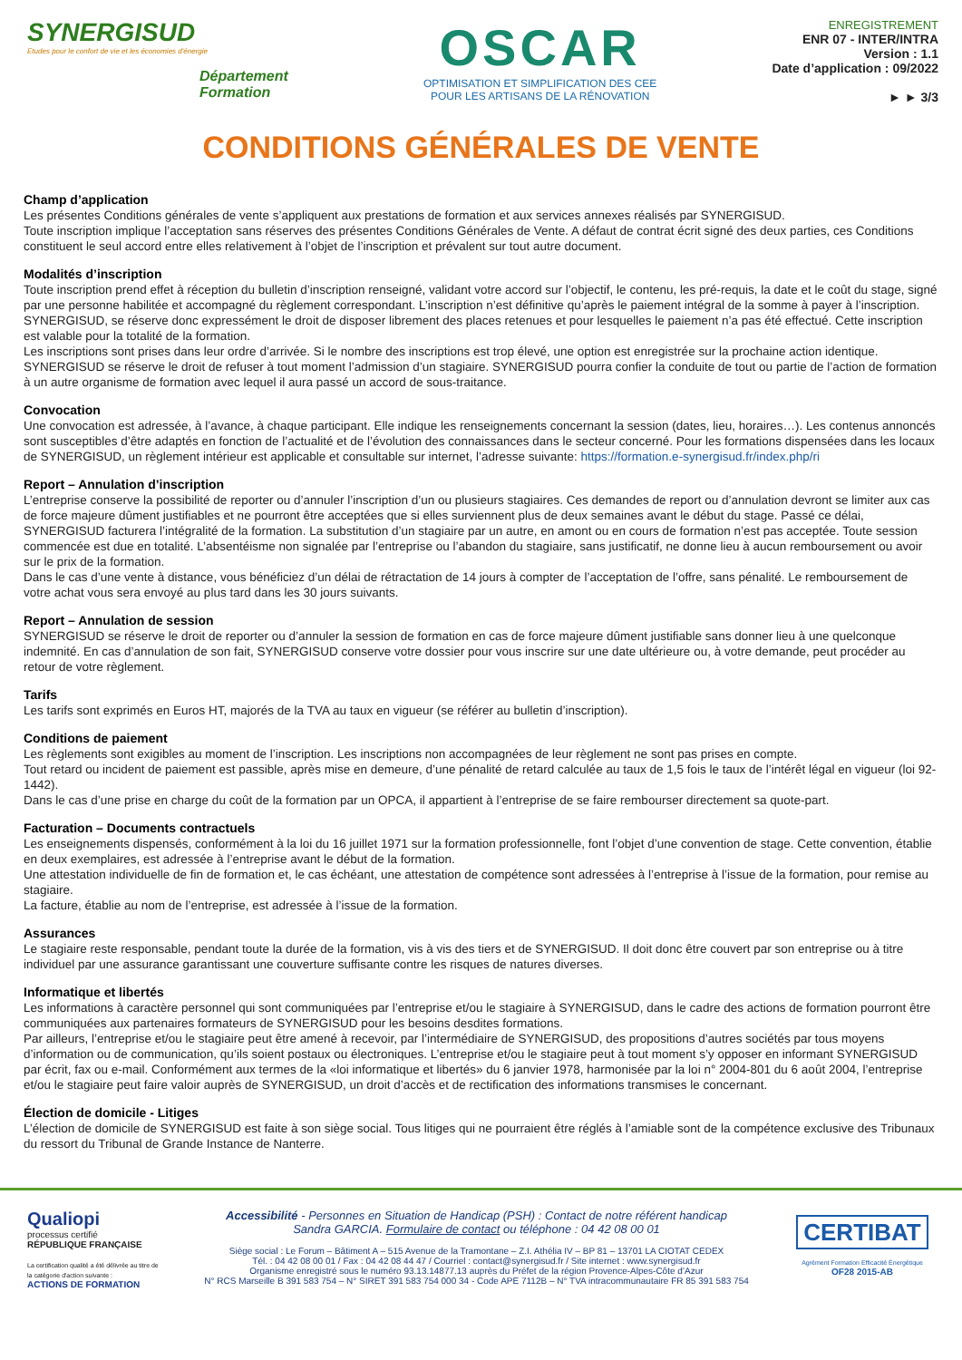SYNERGISUD
Etudes pour le confort de vie et les économies d'énergie
Département
Formation
OSCAR
OPTIMISATION ET SIMPLIFICATION DES CEE
POUR LES ARTISANS DE LA RÉNOVATION
ENREGISTREMENT
ENR 07 - INTER/INTRA
Version : 1.1
Date d’application : 09/2022
► ► 3/3
CONDITIONS GÉNÉRALES DE VENTE
Champ d’application
Les présentes Conditions générales de vente s’appliquent aux prestations de formation et aux services annexes réalisés par SYNERGISUD.
Toute inscription implique l’acceptation sans réserves des présentes Conditions Générales de Vente. A défaut de contrat écrit signé des deux parties, ces Conditions constituent le seul accord entre elles relativement à l’objet de l’inscription et prévalent sur tout autre document.
Modalités d’inscription
Toute inscription prend effet à réception du bulletin d’inscription renseigné, validant votre accord sur l’objectif, le contenu, les pré-requis, la date et le coût du stage, signé par une personne habilitée et accompagné du règlement correspondant. L’inscription n’est définitive qu’après le paiement intégral de la somme à payer à l’inscription. SYNERGISUD, se réserve donc expressément le droit de disposer librement des places retenues et pour lesquelles le paiement n’a pas été effectué. Cette inscription est valable pour la totalité de la formation.
Les inscriptions sont prises dans leur ordre d’arrivée. Si le nombre des inscriptions est trop élevé, une option est enregistrée sur la prochaine action identique. SYNERGISUD se réserve le droit de refuser à tout moment l’admission d’un stagiaire. SYNERGISUD pourra confier la conduite de tout ou partie de l’action de formation à un autre organisme de formation avec lequel il aura passé un accord de sous-traitance.
Convocation
Une convocation est adressée, à l’avance, à chaque participant. Elle indique les renseignements concernant la session (dates, lieu, horaires…). Les contenus annoncés sont susceptibles d’être adaptés en fonction de l’actualité et de l’évolution des connaissances dans le secteur concerné. Pour les formations dispensées dans les locaux de SYNERGISUD, un règlement intérieur est applicable et consultable sur internet, l’adresse suivante: https://formation.e-synergisud.fr/index.php/ri
Report – Annulation d’inscription
L’entreprise conserve la possibilité de reporter ou d’annuler l’inscription d’un ou plusieurs stagiaires. Ces demandes de report ou d’annulation devront se limiter aux cas de force majeure dûment justifiables et ne pourront être acceptées que si elles surviennent plus de deux semaines avant le début du stage. Passé ce délai, SYNERGISUD facturera l’intégralité de la formation. La substitution d’un stagiaire par un autre, en amont ou en cours de formation n’est pas acceptée. Toute session commencée est due en totalité. L’absentéisme non signalée par l’entreprise ou l’abandon du stagiaire, sans justificatif, ne donne lieu à aucun remboursement ou avoir sur le prix de la formation.
Dans le cas d’une vente à distance, vous bénéficiez d’un délai de rétractation de 14 jours à compter de l’acceptation de l’offre, sans pénalité. Le remboursement de votre achat vous sera envoyé au plus tard dans les 30 jours suivants.
Report – Annulation de session
SYNERGISUD se réserve le droit de reporter ou d’annuler la session de formation en cas de force majeure dûment justifiable sans donner lieu à une quelconque indemnité. En cas d’annulation de son fait, SYNERGISUD conserve votre dossier pour vous inscrire sur une date ultérieure ou, à votre demande, peut procéder au retour de votre règlement.
Tarifs
Les tarifs sont exprimés en Euros HT, majorés de la TVA au taux en vigueur (se référer au bulletin d’inscription).
Conditions de paiement
Les règlements sont exigibles au moment de l’inscription. Les inscriptions non accompagnées de leur règlement ne sont pas prises en compte.
Tout retard ou incident de paiement est passible, après mise en demeure, d’une pénalité de retard calculée au taux de 1,5 fois le taux de l’intérêt légal en vigueur (loi 92-1442).
Dans le cas d’une prise en charge du coût de la formation par un OPCA, il appartient à l’entreprise de se faire rembourser directement sa quote-part.
Facturation – Documents contractuels
Les enseignements dispensés, conformément à la loi du 16 juillet 1971 sur la formation professionnelle, font l’objet d’une convention de stage. Cette convention, établie en deux exemplaires, est adressée à l’entreprise avant le début de la formation.
Une attestation individuelle de fin de formation et, le cas échéant, une attestation de compétence sont adressées à l’entreprise à l’issue de la formation, pour remise au stagiaire.
La facture, établie au nom de l’entreprise, est adressée à l’issue de la formation.
Assurances
Le stagiaire reste responsable, pendant toute la durée de la formation, vis à vis des tiers et de SYNERGISUD. Il doit donc être couvert par son entreprise ou à titre individuel par une assurance garantissant une couverture suffisante contre les risques de natures diverses.
Informatique et libertés
Les informations à caractère personnel qui sont communiquées par l’entreprise et/ou le stagiaire à SYNERGISUD, dans le cadre des actions de formation pourront être communiquées aux partenaires formateurs de SYNERGISUD pour les besoins desdites formations.
Par ailleurs, l’entreprise et/ou le stagiaire peut être amené à recevoir, par l’intermédiaire de SYNERGISUD, des propositions d’autres sociétés par tous moyens d’information ou de communication, qu’ils soient postaux ou électroniques. L’entreprise et/ou le stagiaire peut à tout moment s’y opposer en informant SYNERGISUD par écrit, fax ou e-mail. Conformément aux termes de la «loi informatique et libertés» du 6 janvier 1978, harmonisée par la loi n° 2004-801 du 6 août 2004, l’entreprise et/ou le stagiaire peut faire valoir auprès de SYNERGISUD, un droit d’accès et de rectification des informations transmises le concernant.
Élection de domicile - Litiges
L’élection de domicile de SYNERGISUD est faite à son siège social. Tous litiges qui ne pourraient être réglés à l’amiable sont de la compétence exclusive des Tribunaux du ressort du Tribunal de Grande Instance de Nanterre.
Qualiopi
processus certifié
RÉPUBLIQUE FRANÇAISE
La certification qualité a été délivrée au titre de la catégorie d'action suivante :
ACTIONS DE FORMATION
Accessibilité - Personnes en Situation de Handicap (PSH) : Contact de notre référent handicap
Sandra GARCIA. Formulaire de contact ou téléphone : 04 42 08 00 01
Siège social : Le Forum – Bâtiment A – 515 Avenue de la Tramontane – Z.I. Athélia IV – BP 81 – 13701 LA CIOTAT CEDEX
Tél. : 04 42 08 00 01 / Fax : 04 42 08 44 47 / Courriel : contact@synergisud.fr / Site internet : www.synergisud.fr
Organisme enregistré sous le numéro 93.13.14877.13 auprès du Préfet de la région Provence-Alpes-Côte d’Azur
N° RCS Marseille B 391 583 754 – N° SIRET 391 583 754 000 34 - Code APE 7112B – N° TVA intracommunautaire FR 85 391 583 754
CERTIBAT
Agrément Formation Efficacité Énergétique
OF28 2015-AB